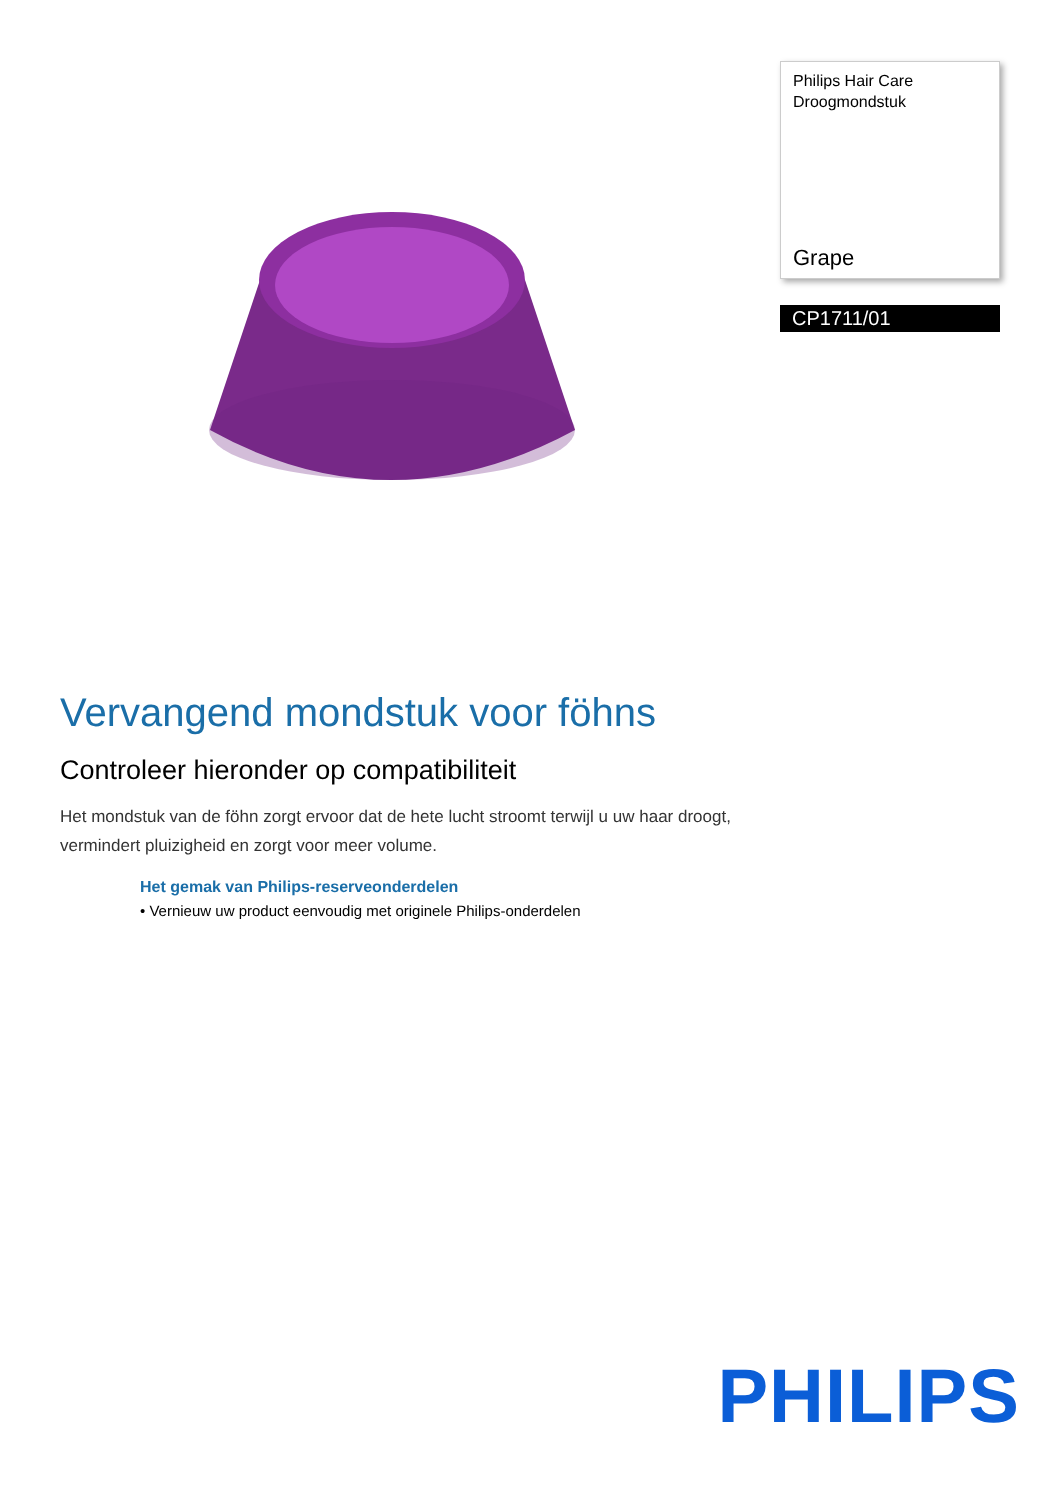Philips Hair Care
Droogmondstuk
Grape
CP1711/01
Vervangend mondstuk voor föhns
Controleer hieronder op compatibiliteit
Het mondstuk van de föhn zorgt ervoor dat de hete lucht stroomt terwijl u uw haar droogt, vermindert pluizigheid en zorgt voor meer volume.
Het gemak van Philips-reserveonderdelen
• Vernieuw uw product eenvoudig met originele Philips-onderdelen
PHILIPS